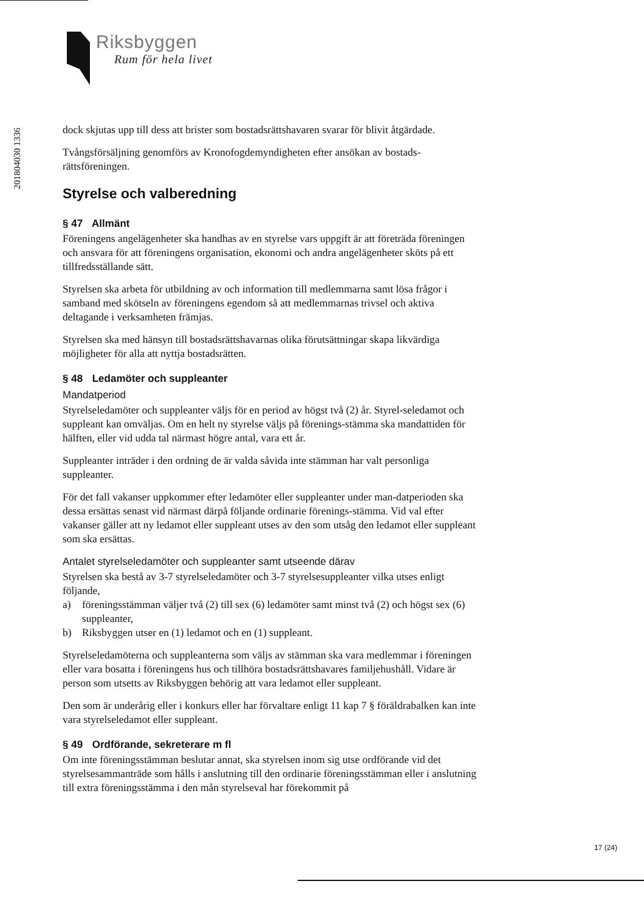201804030 1336
Riksbyggen
Rum för hela livet
dock skjutas upp till dess att brister som bostadsrättshavaren svarar för blivit åtgärdade.
Tvångsförsäljning genomförs av Kronofogdemyndigheten efter ansökan av bostads-rättsföreningen.
Styrelse och valberedning
§ 47 Allmänt
Föreningens angelägenheter ska handhas av en styrelse vars uppgift är att företräda föreningen och ansvara för att föreningens organisation, ekonomi och andra angelägenheter sköts på ett tillfredsställande sätt.
Styrelsen ska arbeta för utbildning av och information till medlemmarna samt lösa frågor i samband med skötseln av föreningens egendom så att medlemmarnas trivsel och aktiva deltagande i verksamheten främjas.
Styrelsen ska med hänsyn till bostadsrättshavarnas olika förutsättningar skapa likvärdiga möjligheter för alla att nyttja bostadsrätten.
§ 48 Ledamöter och suppleanter
Mandatperiod
Styrelseledamöter och suppleanter väljs för en period av högst två (2) år. Styrel-seledamot och suppleant kan omväljas. Om en helt ny styrelse väljs på förenings-stämma ska mandattiden för hälften, eller vid udda tal närmast högre antal, vara ett år.
Suppleanter inträder i den ordning de är valda såvida inte stämman har valt personliga suppleanter.
För det fall vakanser uppkommer efter ledamöter eller suppleanter under man-datperioden ska dessa ersättas senast vid närmast därpå följande ordinarie förenings-stämma. Vid val efter vakanser gäller att ny ledamot eller suppleant utses av den som utsåg den ledamot eller suppleant som ska ersättas.
Antalet styrelseledamöter och suppleanter samt utseende därav
Styrelsen ska bestå av 3-7 styrelseledamöter och 3-7 styrelsesuppleanter vilka utses enligt följande,
a) föreningsstämman väljer två (2) till sex (6) ledamöter samt minst två (2) och högst sex (6) suppleanter,
b) Riksbyggen utser en (1) ledamot och en (1) suppleant.
Styrelseledamöterna och suppleanterna som väljs av stämman ska vara medlemmar i föreningen eller vara bosatta i föreningens hus och tillhöra bostadsrättshavares familjehushåll. Vidare är person som utsetts av Riksbyggen behörig att vara ledamot eller suppleant.
Den som är underårig eller i konkurs eller har förvaltare enligt 11 kap 7 § föräldrabalken kan inte vara styrelseledamot eller suppleant.
§ 49 Ordförande, sekreterare m fl
Om inte föreningsstämman beslutar annat, ska styrelsen inom sig utse ordförande vid det styrelsesammanträde som hålls i anslutning till den ordinarie föreningsstämman eller i anslutning till extra föreningsstämma i den mån styrelseval har förekommit på
17 (24)